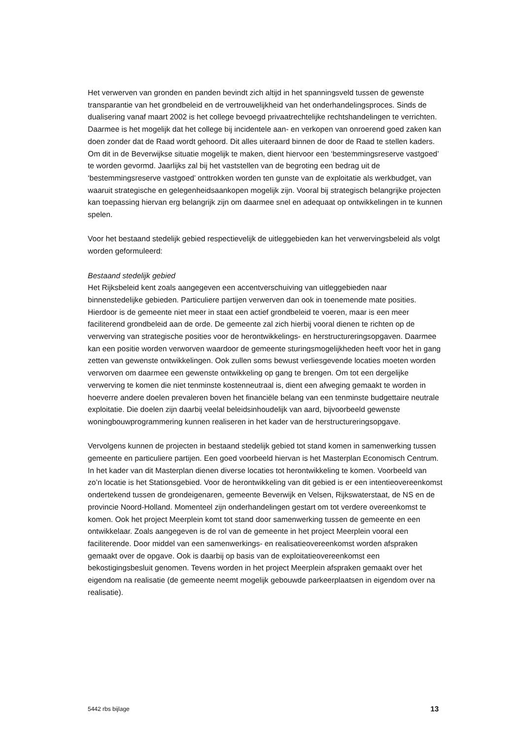Het verwerven van gronden en panden bevindt zich altijd in het spanningsveld tussen de gewenste transparantie van het grondbeleid en de vertrouwelijkheid van het onderhandelingsproces. Sinds de dualisering vanaf maart 2002 is het college bevoegd privaatrechtelijke rechtshandelingen te verrichten. Daarmee is het mogelijk dat het college bij incidentele aan- en verkopen van onroerend goed zaken kan doen zonder dat de Raad wordt gehoord. Dit alles uiteraard binnen de door de Raad te stellen kaders. Om dit in de Beverwijkse situatie mogelijk te maken, dient hiervoor een ‘bestemmingsreserve vastgoed’ te worden gevormd. Jaarlijks zal bij het vaststellen van de begroting een bedrag uit de ‘bestemmingsreserve vastgoed’ onttrokken worden ten gunste van de exploitatie als werkbudget, van waaruit strategische en gelegenheidsaankopen mogelijk zijn. Vooral bij strategisch belangrijke projecten kan toepassing hiervan erg belangrijk zijn om daarmee snel en adequaat op ontwikkelingen in te kunnen spelen.
Voor het bestaand stedelijk gebied respectievelijk de uitleggebieden kan het verwervingsbeleid als volgt worden geformuleerd:
Bestaand stedelijk gebied
Het Rijksbeleid kent zoals aangegeven een accentverschuiving van uitleggebieden naar binnenstedelijke gebieden. Particuliere partijen verwerven dan ook in toenemende mate posities. Hierdoor is de gemeente niet meer in staat een actief grondbeleid te voeren, maar is een meer faciliterend grondbeleid aan de orde. De gemeente zal zich hierbij vooral dienen te richten op de verwerving van strategische posities voor de herontwikkelings- en herstructureringsopgaven. Daarmee kan een positie worden verworven waardoor de gemeente sturingsmogelijkheden heeft voor het in gang zetten van gewenste ontwikkelingen. Ook zullen soms bewust verliesgevende locaties moeten worden verworven om daarmee een gewenste ontwikkeling op gang te brengen. Om tot een dergelijke verwerving te komen die niet tenminste kostenneutraal is, dient een afweging gemaakt te worden in hoeverre andere doelen prevaleren boven het financiële belang van een tenminste budgettaire neutrale exploitatie. Die doelen zijn daarbij veelal beleidsinhoudelijk van aard, bijvoorbeeld gewenste woningbouwprogrammering kunnen realiseren in het kader van de herstructureringsopgave.
Vervolgens kunnen de projecten in bestaand stedelijk gebied tot stand komen in samenwerking tussen gemeente en particuliere partijen. Een goed voorbeeld hiervan is het Masterplan Economisch Centrum. In het kader van dit Masterplan dienen diverse locaties tot herontwikkeling te komen. Voorbeeld van zo’n locatie is het Stationsgebied. Voor de herontwikkeling van dit gebied is er een intentieovereenkomst ondertekend tussen de grondeigenaren, gemeente Beverwijk en Velsen, Rijkswaterstaat, de NS en de provincie Noord-Holland. Momenteel zijn onderhandelingen gestart om tot verdere overeenkomst te komen. Ook het project Meerplein komt tot stand door samenwerking tussen de gemeente en een ontwikkelaar. Zoals aangegeven is de rol van de gemeente in het project Meerplein vooral een faciliterende. Door middel van een samenwerkings- en realisatieovereenkomst worden afspraken gemaakt over de opgave. Ook is daarbij op basis van de exploitatieovereenkomst een bekostigingsbesluit genomen. Tevens worden in het project Meerplein afspraken gemaakt over het eigendom na realisatie (de gemeente neemt mogelijk gebouwde parkeerplaatsen in eigendom over na realisatie).
5442 rbs bijlage 13